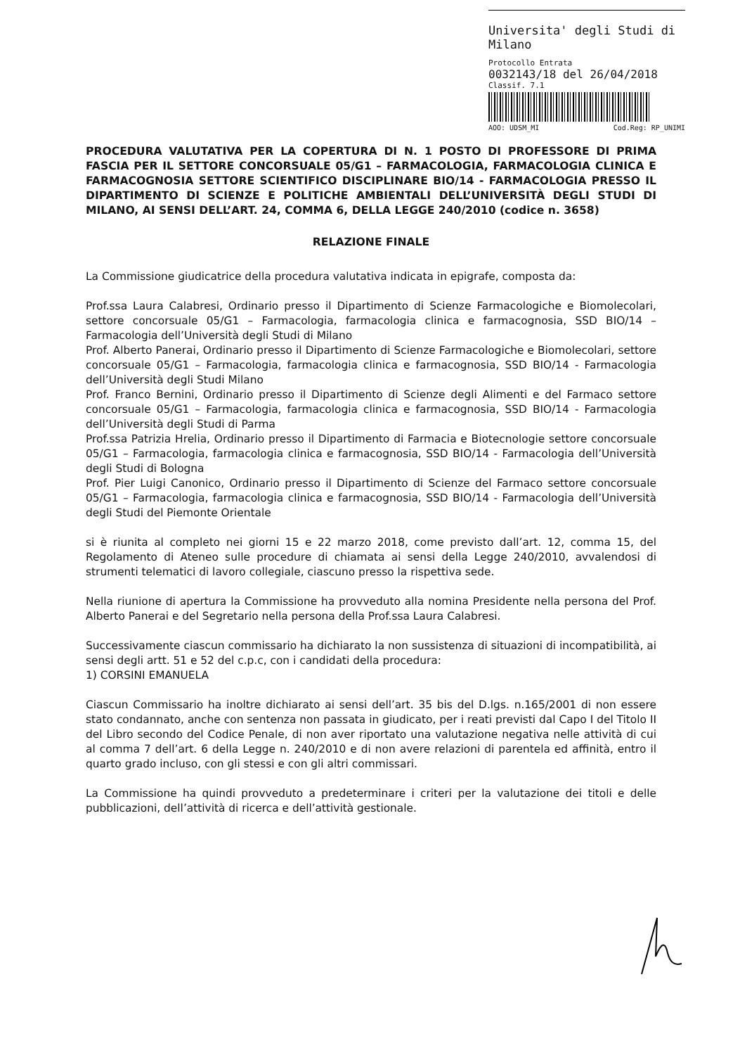Universita' degli Studi di Milano
Protocollo Entrata
0032143/18 del 26/04/2018
Classif. 7.1
AOO: UDSM_MI Cod.Reg: RP_UNIMI
PROCEDURA VALUTATIVA PER LA COPERTURA DI N. 1 POSTO DI PROFESSORE DI PRIMA FASCIA PER IL SETTORE CONCORSUALE 05/G1 – FARMACOLOGIA, FARMACOLOGIA CLINICA E FARMACOGNOSIA SETTORE SCIENTIFICO DISCIPLINARE BIO/14 - FARMACOLOGIA PRESSO IL DIPARTIMENTO DI SCIENZE E POLITICHE AMBIENTALI DELL’UNIVERSITÀ DEGLI STUDI DI MILANO, AI SENSI DELL’ART. 24, COMMA 6, DELLA LEGGE 240/2010 (codice n. 3658)
RELAZIONE FINALE
La Commissione giudicatrice della procedura valutativa indicata in epigrafe, composta da:
Prof.ssa Laura Calabresi, Ordinario presso il Dipartimento di Scienze Farmacologiche e Biomolecolari, settore concorsuale 05/G1 – Farmacologia, farmacologia clinica e farmacognosia, SSD BIO/14 – Farmacologia dell’Università degli Studi di Milano
Prof. Alberto Panerai, Ordinario presso il Dipartimento di Scienze Farmacologiche e Biomolecolari, settore concorsuale 05/G1 – Farmacologia, farmacologia clinica e farmacognosia, SSD BIO/14 - Farmacologia dell’Università degli Studi Milano
Prof. Franco Bernini, Ordinario presso il Dipartimento di Scienze degli Alimenti e del Farmaco settore concorsuale 05/G1 – Farmacologia, farmacologia clinica e farmacognosia, SSD BIO/14 - Farmacologia dell’Università degli Studi di Parma
Prof.ssa Patrizia Hrelia, Ordinario presso il Dipartimento di Farmacia e Biotecnologie settore concorsuale 05/G1 – Farmacologia, farmacologia clinica e farmacognosia, SSD BIO/14 - Farmacologia dell’Università degli Studi di Bologna
Prof. Pier Luigi Canonico, Ordinario presso il Dipartimento di Scienze del Farmaco settore concorsuale 05/G1 – Farmacologia, farmacologia clinica e farmacognosia, SSD BIO/14 - Farmacologia dell’Università degli Studi del Piemonte Orientale
si è riunita al completo nei giorni 15 e 22 marzo 2018, come previsto dall’art. 12, comma 15, del Regolamento di Ateneo sulle procedure di chiamata ai sensi della Legge 240/2010, avvalendosi di strumenti telematici di lavoro collegiale, ciascuno presso la rispettiva sede.
Nella riunione di apertura la Commissione ha provveduto alla nomina Presidente nella persona del Prof. Alberto Panerai e del Segretario nella persona della Prof.ssa Laura Calabresi.
Successivamente ciascun commissario ha dichiarato la non sussistenza di situazioni di incompatibilità, ai sensi degli artt. 51 e 52 del c.p.c, con i candidati della procedura:
1) CORSINI EMANUELA
Ciascun Commissario ha inoltre dichiarato ai sensi dell’art. 35 bis del D.lgs. n.165/2001 di non essere stato condannato, anche con sentenza non passata in giudicato, per i reati previsti dal Capo I del Titolo II del Libro secondo del Codice Penale, di non aver riportato una valutazione negativa nelle attività di cui al comma 7 dell’art. 6 della Legge n. 240/2010 e di non avere relazioni di parentela ed affinità, entro il quarto grado incluso, con gli stessi e con gli altri commissari.
La Commissione ha quindi provveduto a predeterminare i criteri per la valutazione dei titoli e delle pubblicazioni, dell’attività di ricerca e dell’attività gestionale.